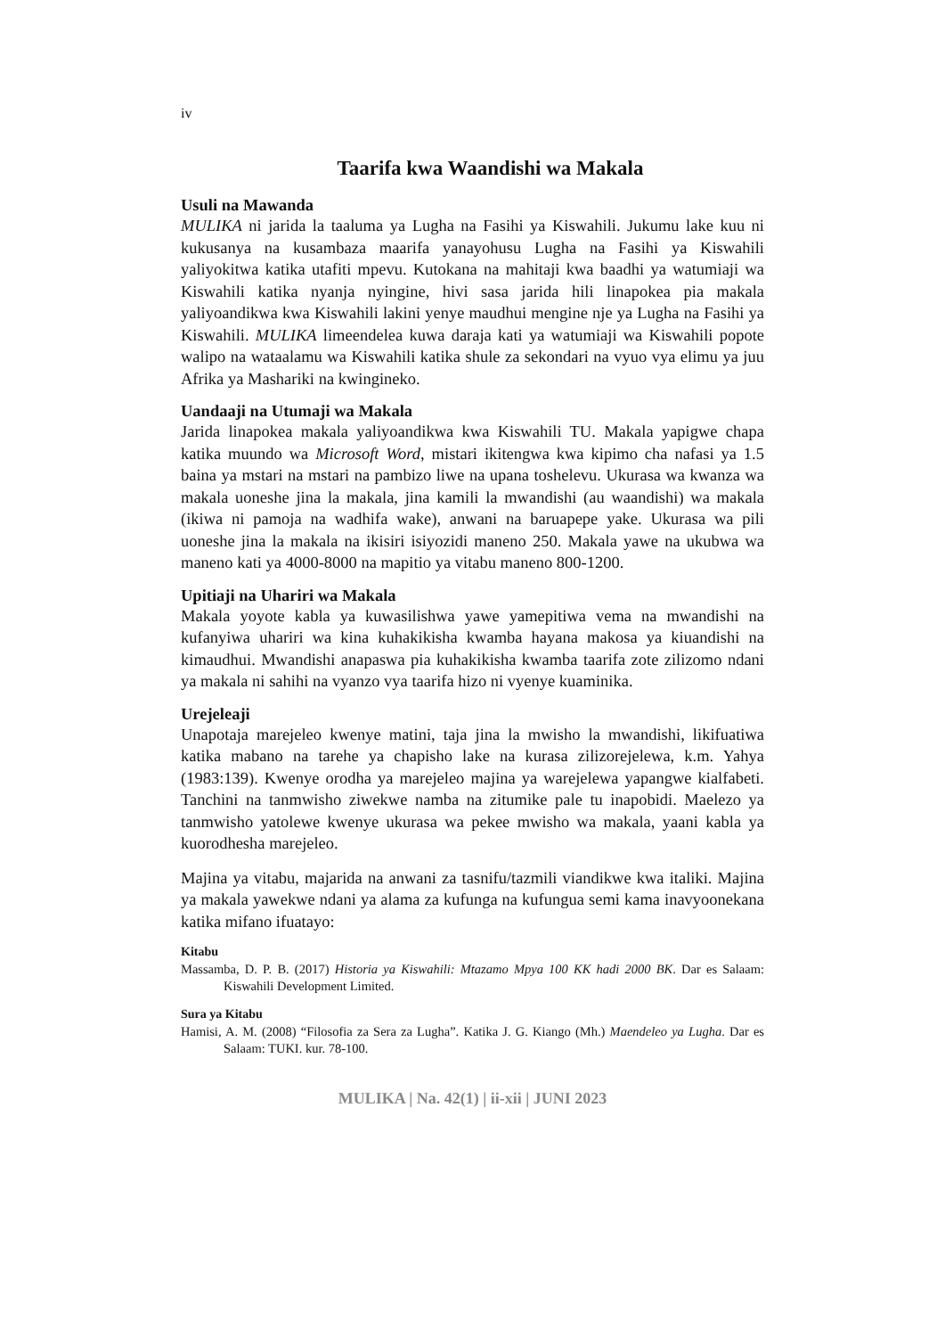iv
Taarifa kwa Waandishi wa Makala
Usuli na Mawanda
MULIKA ni jarida la taaluma ya Lugha na Fasihi ya Kiswahili. Jukumu lake kuu ni kukusanya na kusambaza maarifa yanayohusu Lugha na Fasihi ya Kiswahili yaliyokitwa katika utafiti mpevu. Kutokana na mahitaji kwa baadhi ya watumiaji wa Kiswahili katika nyanja nyingine, hivi sasa jarida hili linapokea pia makala yaliyoandikwa kwa Kiswahili lakini yenye maudhui mengine nje ya Lugha na Fasihi ya Kiswahili. MULIKA limeendelea kuwa daraja kati ya watumiaji wa Kiswahili popote walipo na wataalamu wa Kiswahili katika shule za sekondari na vyuo vya elimu ya juu Afrika ya Mashariki na kwingineko.
Uandaaji na Utumaji wa Makala
Jarida linapokea makala yaliyoandikwa kwa Kiswahili TU. Makala yapigwe chapa katika muundo wa Microsoft Word, mistari ikitengwa kwa kipimo cha nafasi ya 1.5 baina ya mstari na mstari na pambizo liwe na upana toshelevu. Ukurasa wa kwanza wa makala uoneshe jina la makala, jina kamili la mwandishi (au waandishi) wa makala (ikiwa ni pamoja na wadhifa wake), anwani na baruapepe yake. Ukurasa wa pili uoneshe jina la makala na ikisiri isiyozidi maneno 250. Makala yawe na ukubwa wa maneno kati ya 4000-8000 na mapitio ya vitabu maneno 800-1200.
Upitiaji na Uhariri wa Makala
Makala yoyote kabla ya kuwasilishwa yawe yamepitiwa vema na mwandishi na kufanyiwa uhariri wa kina kuhakikisha kwamba hayana makosa ya kiuandishi na kimaudhui. Mwandishi anapaswa pia kuhakikisha kwamba taarifa zote zilizomo ndani ya makala ni sahihi na vyanzo vya taarifa hizo ni vyenye kuaminika.
Urejeleaji
Unapotaja marejeleo kwenye matini, taja jina la mwisho la mwandishi, likifuatiwa katika mabano na tarehe ya chapisho lake na kurasa zilizorejelewa, k.m. Yahya (1983:139). Kwenye orodha ya marejeleo majina ya warejelewa yapangwe kialfabeti. Tanchini na tanmwisho ziwekwe namba na zitumike pale tu inapobidi. Maelezo ya tanmwisho yatolewe kwenye ukurasa wa pekee mwisho wa makala, yaani kabla ya kuorodhesha marejeleo.
Majina ya vitabu, majarida na anwani za tasnifu/tazmili viandikwe kwa italiki. Majina ya makala yawekwe ndani ya alama za kufunga na kufungua semi kama inavyoonekana katika mifano ifuatayo:
Kitabu
Massamba, D. P. B. (2017) Historia ya Kiswahili: Mtazamo Mpya 100 KK hadi 2000 BK. Dar es Salaam: Kiswahili Development Limited.
Sura ya Kitabu
Hamisi, A. M. (2008) “Filosofia za Sera za Lugha”. Katika J. G. Kiango (Mh.) Maendeleo ya Lugha. Dar es Salaam: TUKI. kur. 78-100.
MULIKA | Na. 42(1) | ii-xii | JUNI 2023